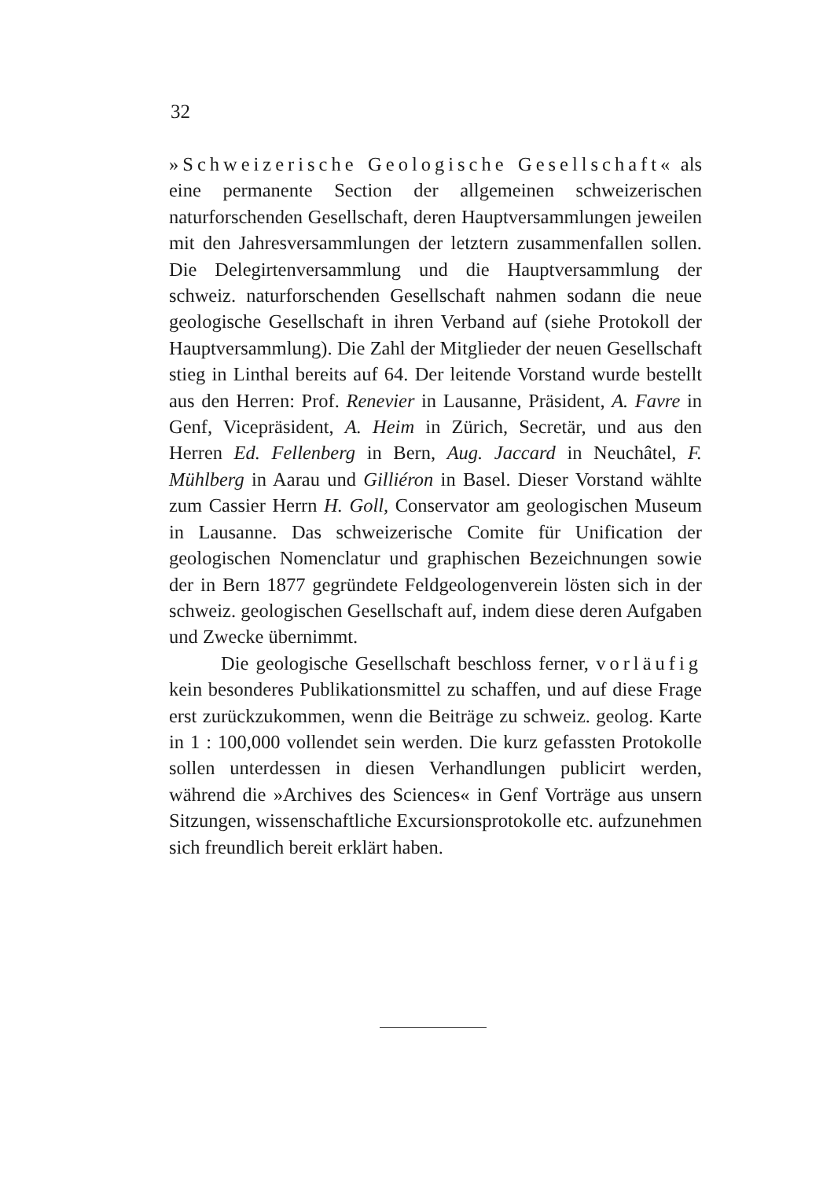32
»Schweizerische Geologische Gesellschaft« als eine permanente Section der allgemeinen schweizerischen naturforschenden Gesellschaft, deren Hauptversammlungen jeweilen mit den Jahresversammlungen der letztern zusammenfallen sollen. Die Delegirtenversammlung und die Hauptversammlung der schweiz. naturforschenden Gesellschaft nahmen sodann die neue geologische Gesellschaft in ihren Verband auf (siehe Protokoll der Hauptversammlung). Die Zahl der Mitglieder der neuen Gesellschaft stieg in Linthal bereits auf 64. Der leitende Vorstand wurde bestellt aus den Herren: Prof. Renevier in Lausanne, Präsident, A. Favre in Genf, Vicepräsident, A. Heim in Zürich, Secretär, und aus den Herren Ed. Fellenberg in Bern, Aug. Jaccard in Neuchâtel, F. Mühlberg in Aarau und Gilliéron in Basel. Dieser Vorstand wählte zum Cassier Herrn H. Goll, Conservator am geologischen Museum in Lausanne. Das schweizerische Comite für Unification der geologischen Nomenclatur und graphischen Bezeichnungen sowie der in Bern 1877 gegründete Feldgeologenverein lösten sich in der schweiz. geologischen Gesellschaft auf, indem diese deren Aufgaben und Zwecke übernimmt.
Die geologische Gesellschaft beschloss ferner, vorläufig kein besonderes Publikationsmittel zu schaffen, und auf diese Frage erst zurückzukommen, wenn die Beiträge zu schweiz. geolog. Karte in 1 : 100,000 vollendet sein werden. Die kurz gefassten Protokolle sollen unterdessen in diesen Verhandlungen publicirt werden, während die »Archives des Sciences« in Genf Vorträge aus unsern Sitzungen, wissenschaftliche Excursionsprotokolle etc. aufzunehmen sich freundlich bereit erklärt haben.